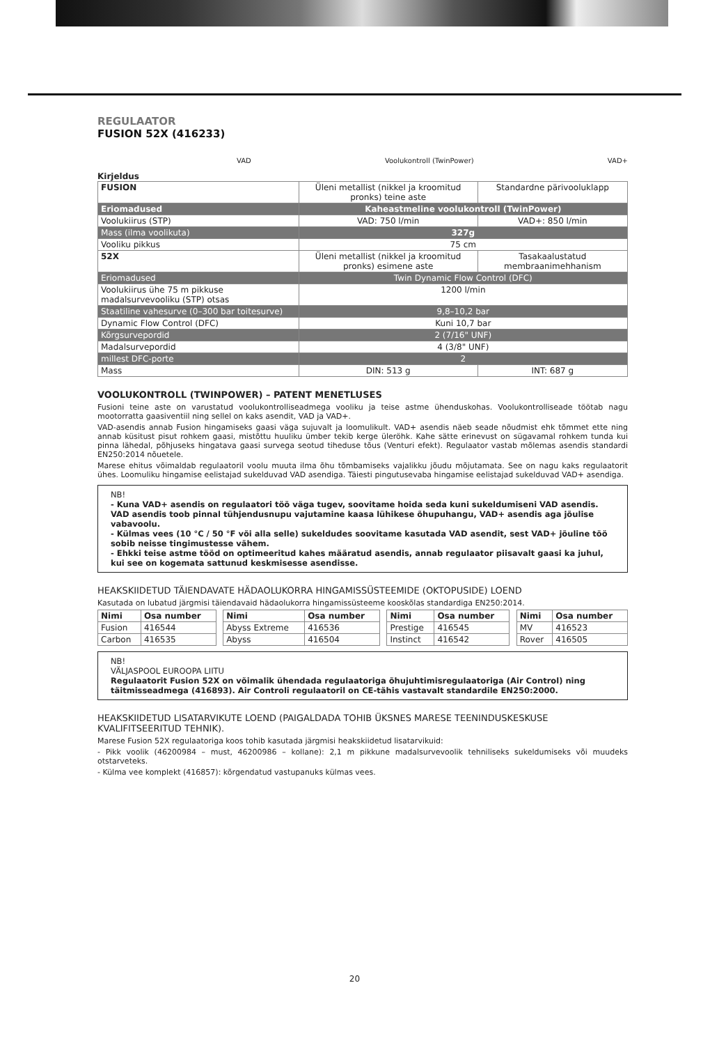REGULAATOR
FUSION 52X (416233)
VAD Voolukontroll (TwinPower) VAD+
Kirjeldus
| FUSION | Üleni metallist (nikkel ja kroomitud pronks) teine aste | Standardne pärivooluklapp |
| Eriomadused | Kaheastmeline voolukontroll (TwinPower) | |
| Voolukiirus (STP) | VAD: 750 l/min | VAD+: 850 l/min |
| Mass (ilma voolikuta) | 327g | |
| Vooliku pikkus | 75 cm | |
| 52X | Üleni metallist (nikkel ja kroomitud pronks) esimene aste | Tasakaalustatud membraanimehhanism |
| Eriomadused | Twin Dynamic Flow Control (DFC) | |
| Voolukiirus ühe 75 m pikkuse madalsurvevooliku (STP) otsas | 1200 l/min | |
| Staatiline vahesurve (0–300 bar toitesurve) | 9,8–10,2 bar | |
| Dynamic Flow Control (DFC) | Kuni 10,7 bar | |
| Kõrgsurvepordid | 2 (7/16" UNF) | |
| Madalsurvepordid | 4 (3/8" UNF) | |
| millest DFC-porte | 2 | |
| Mass | DIN: 513 g | INT: 687 g |
VOOLUKONTROLL (TWINPOWER) – PATENT MENETLUSES
Fusioni teine aste on varustatud voolukontrolliseadmega vooliku ja teise astme ühenduskohas. Voolukontrolliseade töötab nagu mootorratta gaasiventiil ning sellel on kaks asendit, VAD ja VAD+.
VAD-asendis annab Fusion hingamiseks gaasi väga sujuvalt ja loomulikult. VAD+ asendis näeb seade nõudmist ehk tõmmet ette ning annab küsitust pisut rohkem gaasi, mistõttu huuliku ümber tekib kerge üleröhk. Kahe sätte erinevust on sügavamal rohkem tunda kui pinna lähedal, põhjuseks hingatava gaasi survega seotud tiheduse tõus (Venturi efekt). Regulaator vastab mõlemas asendis standardi EN250:2014 nõuetele.
Marese ehitus võimaldab regulaatoril voolu muuta ilma õhu tõmbamiseks vajalikku jõudu mõjutamata. See on nagu kaks regulaatorit ühes. Loomuliku hingamise eelistajad sukelduvad VAD asendiga. Täiesti pingutusevaba hingamise eelistajad sukelduvad VAD+ asendiga.
NB!
- Kuna VAD+ asendis on regulaatori töö väga tugev, soovitame hoida seda kuni sukeldumiseni VAD asendis. VAD asendis toob pinnal tühjendusnupu vajutamine kaasa lühikese õhupuhangu, VAD+ asendis aga jõulise vabavoolu.
- Külmas vees (10 °C / 50 °F või alla selle) sukeldudes soovitame kasutada VAD asendit, sest VAD+ jõuline töö sobib neisse tingimustesse vähem.
- Ehkki teise astme tööd on optimeeritud kahes määratud asendis, annab regulaator piisavalt gaasi ka juhul, kui see on kogemata sattunud keskmisesse asendisse.
HEAKSKIIDETUD TÄIENDAVATE HÄDAOLUKORRA HINGAMISSÜSTEEMIDE (OKTOPUSIDE) LOEND
Kasutada on lubatud järgmisi täiendavaid hädaolukorra hingamissüsteeme kooskõlas standardiga EN250:2014.
| Nimi | Osa number | | Nimi | Osa number | | Nimi | Osa number | | Nimi | Osa number |
| Fusion | 416544 | | Abyss Extreme | 416536 | | Prestige | 416545 | | MV | 416523 |
| Carbon | 416535 | | Abyss | 416504 | | Instinct | 416542 | | Rover | 416505 |
NB!
VÄLJASPOOL EUROOPA LIITU
Regulaatorit Fusion 52X on võimalik ühendada regulaatoriga õhujuhtimisregulaatoriga (Air Control) ning täitmisseadmega (416893). Air Controli regulaatoril on CE-tähis vastavalt standardile EN250:2000.
HEAKSKIIDETUD LISATARVIKUTE LOEND (PAIGALDADA TOHIB ÜKSNES MARESE TEENINDUSKESKUSE KVALIFITSEERITUD TEHNIK).
Marese Fusion 52X regulaatoriga koos tohib kasutada järgmisi heakskiidetud lisatarvikuid:
- Pikk voolik (46200984 – must, 46200986 – kollane): 2,1 m pikkune madalsurvevoolik tehniliseks sukeldumiseks või muudeks otstarveteks.
- Külma vee komplekt (416857): kõrgendatud vastupanuks külmas vees.
20